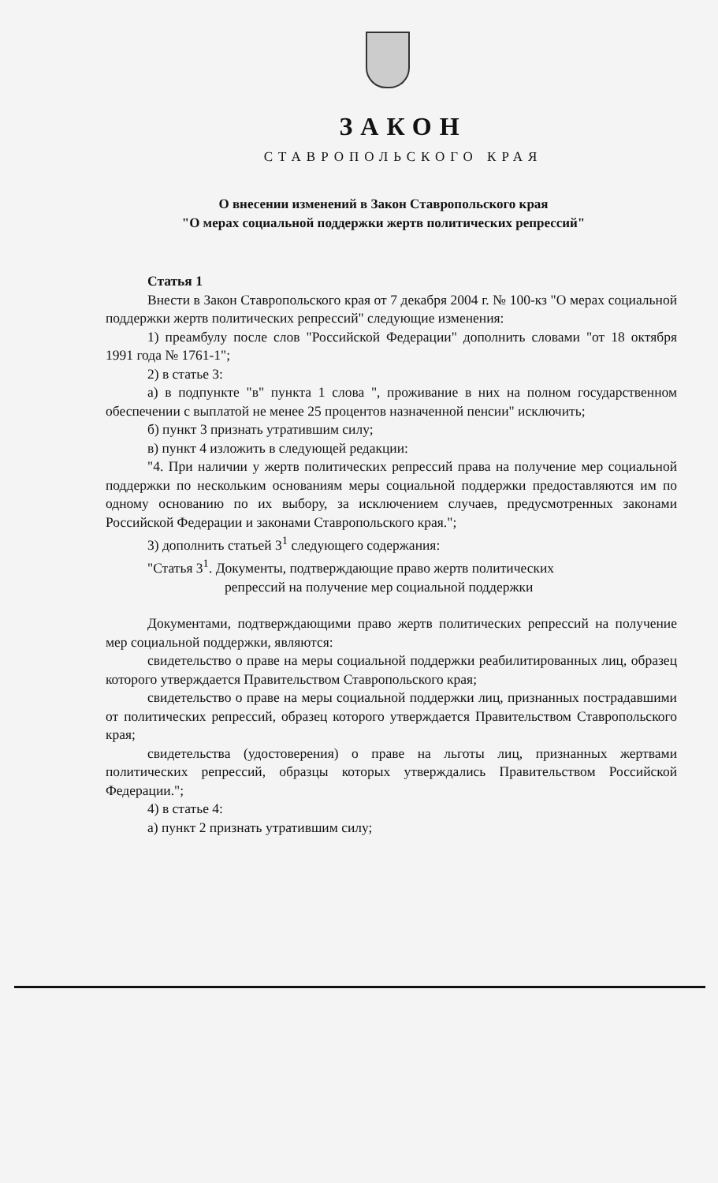ЗАКОН
СТАВРОПОЛЬСКОГО КРАЯ
О внесении изменений в Закон Ставропольского края
"О мерах социальной поддержки жертв политических репрессий"
Статья 1
Внести в Закон Ставропольского края от 7 декабря 2004 г. № 100-кз "О мерах социальной поддержки жертв политических репрессий" следующие изменения:
1) преамбулу после слов "Российской Федерации" дополнить словами "от 18 октября 1991 года № 1761-1";
2) в статье 3:
а) в подпункте "в" пункта 1 слова ", проживание в них на полном государственном обеспечении с выплатой не менее 25 процентов назначенной пенсии" исключить;
б) пункт 3 признать утратившим силу;
в) пункт 4 изложить в следующей редакции:
"4. При наличии у жертв политических репрессий права на получение мер социальной поддержки по нескольким основаниям меры социальной поддержки предоставляются им по одному основанию по их выбору, за исключением случаев, предусмотренных законами Российской Федерации и законами Ставропольского края.";
3) дополнить статьей 3<sup>1</sup> следующего содержания:
"Статья 3<sup>1</sup>. Документы, подтверждающие право жертв политических
репрессий на получение мер социальной поддержки
Документами, подтверждающими право жертв политических репрессий на получение мер социальной поддержки, являются:
свидетельство о праве на меры социальной поддержки реабилитированных лиц, образец которого утверждается Правительством Ставропольского края;
свидетельство о праве на меры социальной поддержки лиц, признанных пострадавшими от политических репрессий, образец которого утверждается Правительством Ставропольского края;
свидетельства (удостоверения) о праве на льготы лиц, признанных жертвами политических репрессий, образцы которых утверждались Правительством Российской Федерации.";
4) в статье 4:
а) пункт 2 признать утратившим силу;